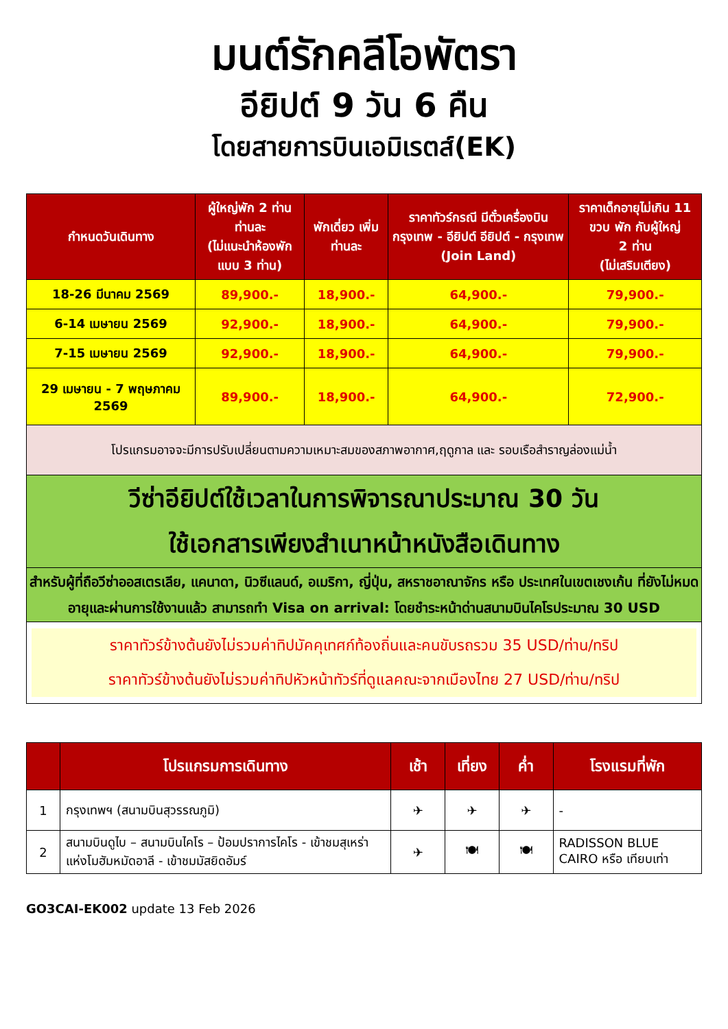มนต์รักคลีโอพัตรา
อียิปต์ 9 วัน 6 คืน
โดยสายการบินเอมิเรตส์(EK)
| กำหนดวันเดินทาง | ผู้ใหญ่พัก 2 ท่าน ท่านละ (ไม่แนะนำห้องพัก แบบ 3 ท่าน) | พักเดี่ยว เพิ่มท่านละ | ราคาทัวร์กรณี มีตั๋วเครื่องบิน กรุงเทพ - อียิปต์ อียิปต์ - กรุงเทพ (Join Land) | ราคาเด็กอายุไม่เกิน 11 ขวบ พัก กับผู้ใหญ่ 2 ท่าน (ไม่เสริมเตียง) |
| --- | --- | --- | --- | --- |
| 18-26 มีนาคม 2569 | 89,900.- | 18,900.- | 64,900.- | 79,900.- |
| 6-14 เมษายน 2569 | 92,900.- | 18,900.- | 64,900.- | 79,900.- |
| 7-15 เมษายน 2569 | 92,900.- | 18,900.- | 64,900.- | 79,900.- |
| 29 เมษายน - 7 พฤษภาคม 2569 | 89,900.- | 18,900.- | 64,900.- | 72,900.- |
| โปรแกรมอาจจะมีการปรับเปลี่ยนตามความเหมาะสมของสภาพอากาศ,ฤดูกาล และ รอบเรือสำราญล่องแม่น้ำ | | | | |
| วีซ่าอียิปต์ใช้เวลาในการพิจารณาประมาณ 30 วัน ใช้เอกสารเพียงสำเนาหน้าหนังสือเดินทาง | | | | |
| สำหรับผู้ที่ถือวีซ่าออสเตรเลีย, แคนาดา, นิวซีแลนด์, อเมริกา, ญี่ปุ่น, สหราชอาณาจักร หรือ ประเทศในเขตเชงเก้น ที่ยังไม่หมดอายุและผ่านการใช้งานแล้ว สามารถทำ Visa on arrival: โดยชำระหน้าด่านสนามบินไคโรประมาณ 30 USD | | | | |
| ราคาทัวร์ข้างต้นยังไม่รวมค่าทิปมัคคุเทศก์ท้องถิ่นและคนขับรถรวม 35 USD/ท่าน/ทริป ราคาทัวร์ข้างต้นยังไม่รวมค่าทิปหัวหน้าทัวร์ที่ดูแลคณะจากเมืองไทย 27 USD/ท่าน/ทริป | | | | |
| | โปรแกรมการเดินทาง | เช้า | เที่ยง | ค่ำ | โรงแรมที่พัก |
| --- | --- | --- | --- | --- | --- |
| 1 | กรุงเทพฯ (สนามบินสุวรรณภูมิ) | ✈ | ✈ | ✈ | - |
| 2 | สนามบินดูไบ – สนามบินไคโร – ป้อมปราการไคโร - เข้าชมสุเหร่าแห่งโมฮัมหมัดอาลี - เข้าชมมัสยิดอัมร์ | ✈ | 🍽 | 🍽 | RADISSON BLUE CAIRO หรือ เทียบเท่า |
GO3CAI-EK002 update 13 Feb 2026